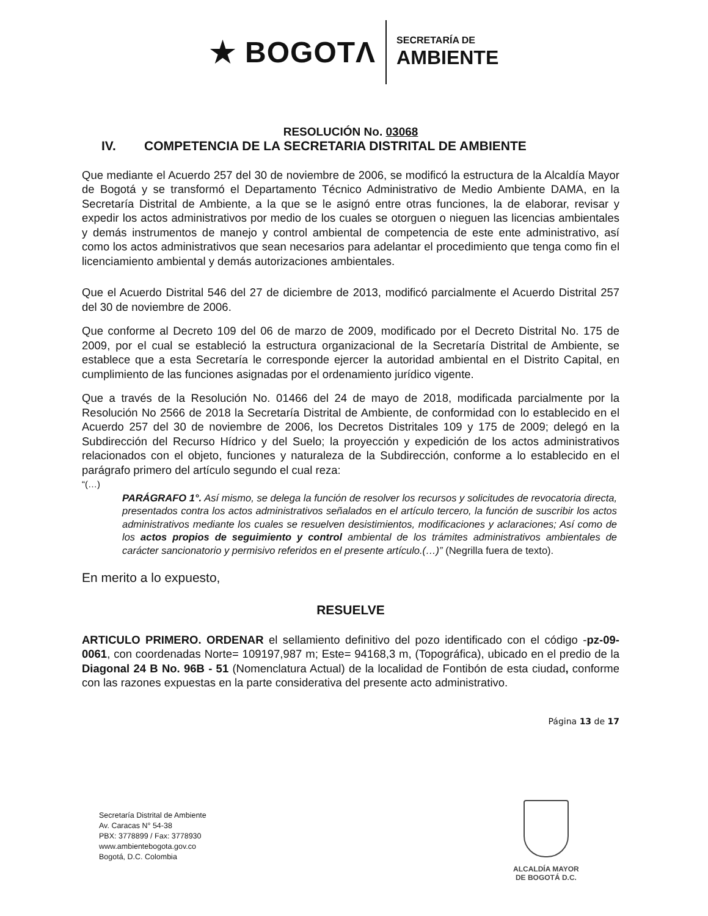★ BOGOTΛ
SECRETARÍA DE
AMBIENTE
RESOLUCIÓN No. 03068
IV. COMPETENCIA DE LA SECRETARIA DISTRITAL DE AMBIENTE
Que mediante el Acuerdo 257 del 30 de noviembre de 2006, se modificó la estructura de la Alcaldía Mayor de Bogotá y se transformó el Departamento Técnico Administrativo de Medio Ambiente DAMA, en la Secretaría Distrital de Ambiente, a la que se le asignó entre otras funciones, la de elaborar, revisar y expedir los actos administrativos por medio de los cuales se otorguen o nieguen las licencias ambientales y demás instrumentos de manejo y control ambiental de competencia de este ente administrativo, así como los actos administrativos que sean necesarios para adelantar el procedimiento que tenga como fin el licenciamiento ambiental y demás autorizaciones ambientales.
Que el Acuerdo Distrital 546 del 27 de diciembre de 2013, modificó parcialmente el Acuerdo Distrital 257 del 30 de noviembre de 2006.
Que conforme al Decreto 109 del 06 de marzo de 2009, modificado por el Decreto Distrital No. 175 de 2009, por el cual se estableció la estructura organizacional de la Secretaría Distrital de Ambiente, se establece que a esta Secretaría le corresponde ejercer la autoridad ambiental en el Distrito Capital, en cumplimiento de las funciones asignadas por el ordenamiento jurídico vigente.
Que a través de la Resolución No. 01466 del 24 de mayo de 2018, modificada parcialmente por la Resolución No 2566 de 2018 la Secretaría Distrital de Ambiente, de conformidad con lo establecido en el Acuerdo 257 del 30 de noviembre de 2006, los Decretos Distritales 109 y 175 de 2009; delegó en la Subdirección del Recurso Hídrico y del Suelo; la proyección y expedición de los actos administrativos relacionados con el objeto, funciones y naturaleza de la Subdirección, conforme a lo establecido en el parágrafo primero del artículo segundo el cual reza:
“(…)
PARÁGRAFO 1°. Así mismo, se delega la función de resolver los recursos y solicitudes de revocatoria directa, presentados contra los actos administrativos señalados en el artículo tercero, la función de suscribir los actos administrativos mediante los cuales se resuelven desistimientos, modificaciones y aclaraciones; Así como de los actos propios de seguimiento y control ambiental de los trámites administrativos ambientales de carácter sancionatorio y permisivo referidos en el presente artículo.(…)” (Negrilla fuera de texto).
En merito a lo expuesto,
RESUELVE
ARTICULO PRIMERO. ORDENAR el sellamiento definitivo del pozo identificado con el código -pz-09-0061, con coordenadas Norte= 109197,987 m; Este= 94168,3 m, (Topográfica), ubicado en el predio de la Diagonal 24 B No. 96B - 51 (Nomenclatura Actual) de la localidad de Fontibón de esta ciudad, conforme con las razones expuestas en la parte considerativa del presente acto administrativo.
Página 13 de 17
Secretaría Distrital de Ambiente
Av. Caracas N° 54-38
PBX: 3778899 / Fax: 3778930
www.ambientebogota.gov.co
Bogotá, D.C. Colombia
ALCALDÍA MAYOR
DE BOGOTÁ D.C.